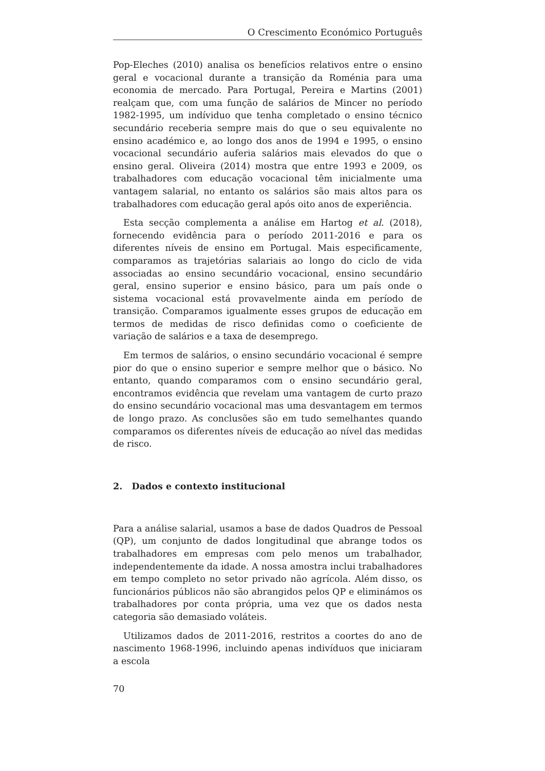O Crescimento Económico Português
Pop-Eleches (2010) analisa os benefícios relativos entre o ensino geral e vocacional durante a transição da Roménia para uma economia de mercado. Para Portugal, Pereira e Martins (2001) realçam que, com uma função de salários de Mincer no período 1982-1995, um indíviduo que tenha completado o ensino técnico secundário receberia sempre mais do que o seu equivalente no ensino académico e, ao longo dos anos de 1994 e 1995, o ensino vocacional secundário auferia salários mais elevados do que o ensino geral. Oliveira (2014) mostra que entre 1993 e 2009, os trabalhadores com educação vocacional têm inicialmente uma vantagem salarial, no entanto os salários são mais altos para os trabalhadores com educação geral após oito anos de experiência.
Esta secção complementa a análise em Hartog et al. (2018), fornecendo evidência para o período 2011-2016 e para os diferentes níveis de ensino em Portugal. Mais especificamente, comparamos as trajetórias salariais ao longo do ciclo de vida associadas ao ensino secundário vocacional, ensino secundário geral, ensino superior e ensino básico, para um país onde o sistema vocacional está provavelmente ainda em período de transição. Comparamos igualmente esses grupos de educação em termos de medidas de risco definidas como o coeficiente de variação de salários e a taxa de desemprego.
Em termos de salários, o ensino secundário vocacional é sempre pior do que o ensino superior e sempre melhor que o básico. No entanto, quando comparamos com o ensino secundário geral, encontramos evidência que revelam uma vantagem de curto prazo do ensino secundário vocacional mas uma desvantagem em termos de longo prazo. As conclusões são em tudo semelhantes quando comparamos os diferentes níveis de educação ao nível das medidas de risco.
2. Dados e contexto institucional
Para a análise salarial, usamos a base de dados Quadros de Pessoal (QP), um conjunto de dados longitudinal que abrange todos os trabalhadores em empresas com pelo menos um trabalhador, independentemente da idade. A nossa amostra inclui trabalhadores em tempo completo no setor privado não agrícola. Além disso, os funcionários públicos não são abrangidos pelos QP e eliminámos os trabalhadores por conta própria, uma vez que os dados nesta categoria são demasiado voláteis.
Utilizamos dados de 2011-2016, restritos a coortes do ano de nascimento 1968-1996, incluindo apenas indivíduos que iniciaram a escola
70